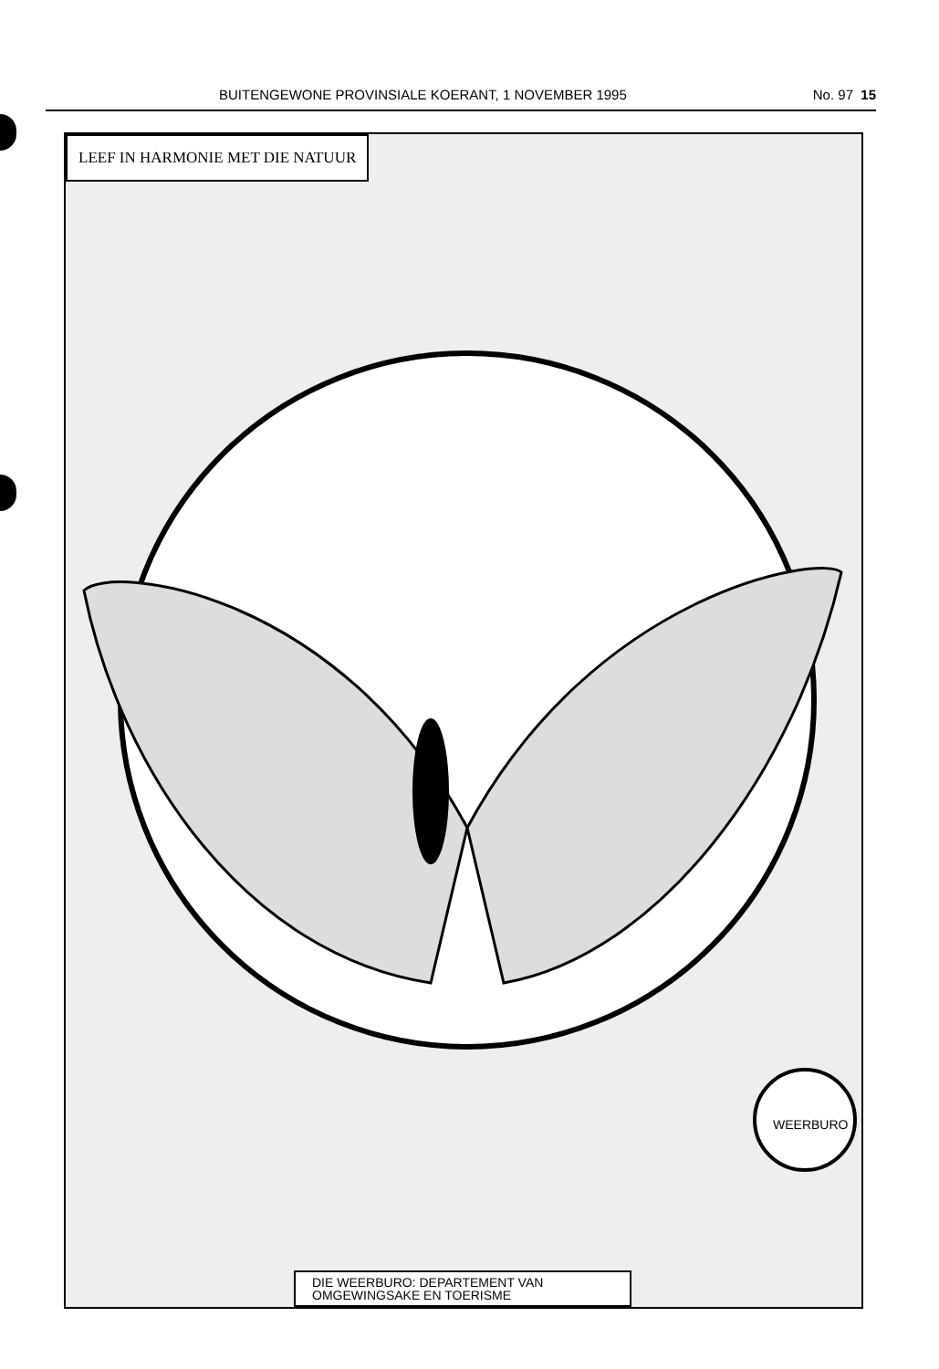BUITENGEWONE PROVINSIALE KOERANT, 1 NOVEMBER 1995 No. 97 15
WEERBURO
LEEF IN HARMONIE MET DIE NATUUR
DIE WEERBURO: DEPARTEMENT VAN OMGEWINGSAKE EN TOERISME